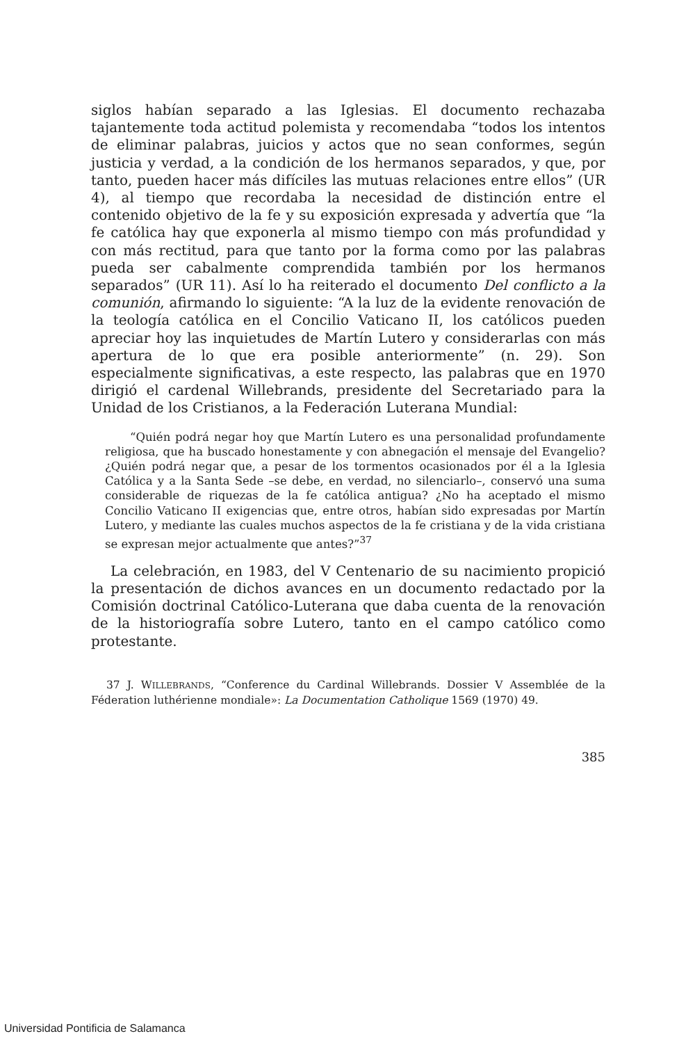siglos habían separado a las Iglesias. El documento rechazaba tajantemente toda actitud polemista y recomendaba “todos los intentos de eliminar palabras, juicios y actos que no sean conformes, según justicia y verdad, a la condición de los hermanos separados, y que, por tanto, pueden hacer más difíciles las mutuas relaciones entre ellos” (UR 4), al tiempo que recordaba la necesidad de distinción entre el contenido objetivo de la fe y su exposición expresada y advertía que “la fe católica hay que exponerla al mismo tiempo con más profundidad y con más rectitud, para que tanto por la forma como por las palabras pueda ser cabalmente comprendida también por los hermanos separados” (UR 11). Así lo ha reiterado el documento Del conflicto a la comunión, afirmando lo siguiente: “A la luz de la evidente renovación de la teología católica en el Concilio Vaticano II, los católicos pueden apreciar hoy las inquietudes de Martín Lutero y considerarlas con más apertura de lo que era posible anteriormente” (n. 29). Son especialmente significativas, a este respecto, las palabras que en 1970 dirigió el cardenal Willebrands, presidente del Secretariado para la Unidad de los Cristianos, a la Federación Luterana Mundial:
“Quién podrá negar hoy que Martín Lutero es una personalidad profundamente religiosa, que ha buscado honestamente y con abnegación el mensaje del Evangelio? ¿Quién podrá negar que, a pesar de los tormentos ocasionados por él a la Iglesia Católica y a la Santa Sede –se debe, en verdad, no silenciarlo–, conservó una suma considerable de riquezas de la fe católica antigua? ¿No ha aceptado el mismo Concilio Vaticano II exigencias que, entre otros, habían sido expresadas por Martín Lutero, y mediante las cuales muchos aspectos de la fe cristiana y de la vida cristiana se expresan mejor actualmente que antes?”<sup>37</sup>
La celebración, en 1983, del V Centenario de su nacimiento propició la presentación de dichos avances en un documento redactado por la Comisión doctrinal Católico-Luterana que daba cuenta de la renovación de la historiografía sobre Lutero, tanto en el campo católico como protestante.
37 J. WILLEBRANDS, “Conference du Cardinal Willebrands. Dossier V Assemblée de la Féderation luthérienne mondiale»: La Documentation Catholique 1569 (1970) 49.
385
Universidad Pontificia de Salamanca